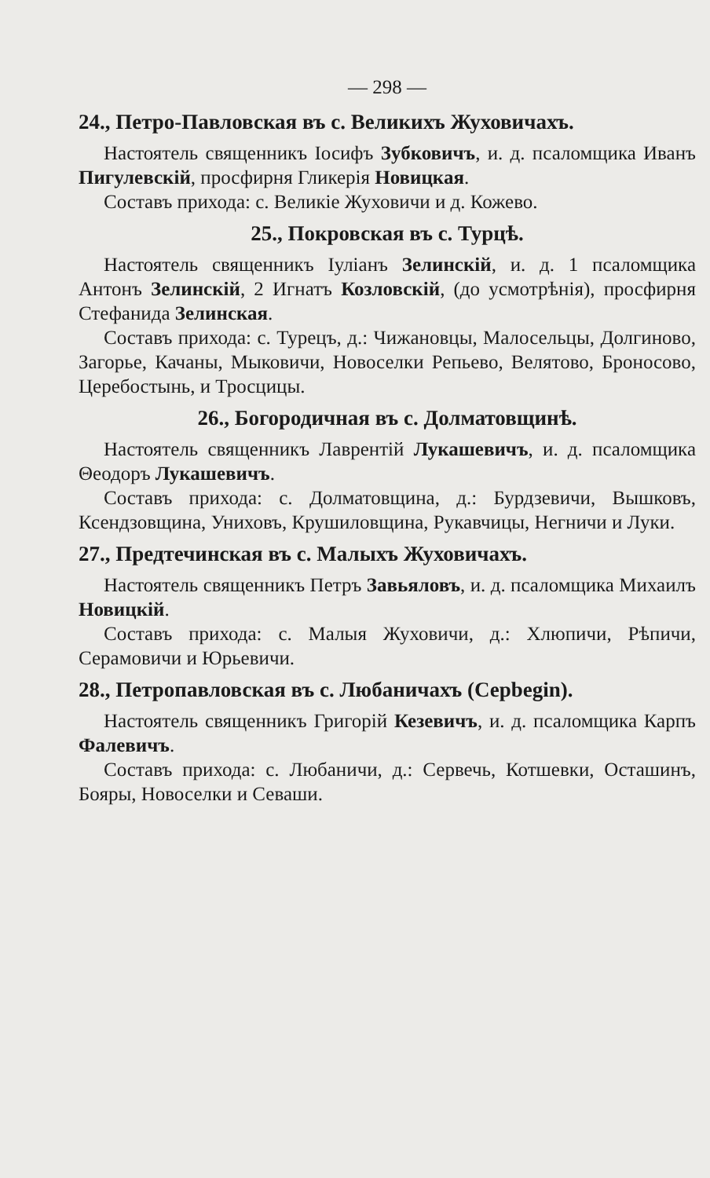— 298 —
24., Петро-Павловская въ с. Великихъ Жуховичахъ.
Настоятель священникъ Іосифъ Зубковичъ, и. д. псаломщика Иванъ Пигулевскій, просфирня Гликерія Новицкая.
Составъ прихода: с. Великіе Жуховичи и д. Кожево.
25., Покровская въ с. Турцѣ.
Настоятель священникъ Іуліанъ Зелинскій, и. д. 1 псаломщика Антонъ Зелинскій, 2 Игнатъ Козловскій, (до усмотрѣнія), просфирня Стефанида Зелинская.
Составъ прихода: с. Турецъ, д.: Чижановцы, Малосельцы, Долгиново, Загорье, Качаны, Мыковичи, Новоселки Репьево, Велятово, Броносово, Церебостынь, и Тросцицы.
26., Богородичная въ с. Долматовщинѣ.
Настоятель священникъ Лаврентій Лукашевичъ, и. д. псаломщика Θеодоръ Лукашевичъ.
Составъ прихода: с. Долматовщина, д.: Бурдзевичи, Вышковъ, Ксендзовщина, Униховъ, Крушиловщина, Рукавчицы, Негничи и Луки.
27., Предтечинская въ с. Малыхъ Жуховичахъ.
Настоятель священникъ Петръ Завьяловъ, и. д. псаломщика Михаилъ Новицкій.
Составъ прихода: с. Малыя Жуховичи, д.: Хлюпичи, Рѣпичи, Серамовичи и Юрьевичи.
28., Петропавловская въ с. Любаничахъ (Серbegin).
Настоятель священникъ Григорій Кезевичъ, и. д. псаломщика Карпъ Фалевичъ.
Составъ прихода: с. Любаничи, д.: Сервечь, Котшевки, Осташинъ, Бояры, Новоселки и Севаши.